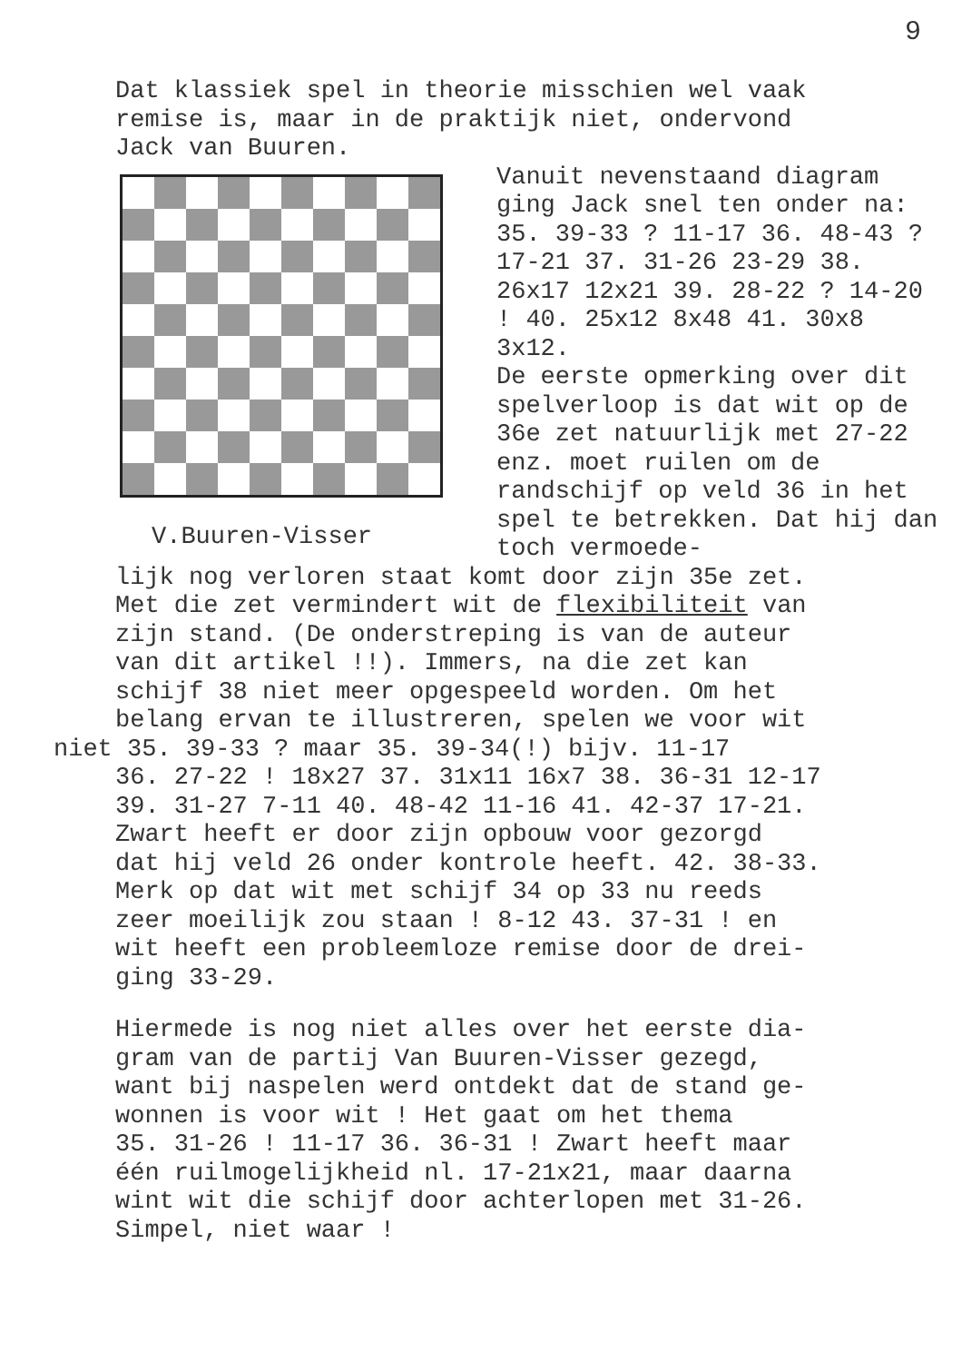9
Dat klassiek spel in theorie misschien wel vaak
remise is, maar in de praktijk niet, ondervond
Jack van Buuren.
V.Buuren-Visser
Vanuit nevenstaand diagram ging Jack snel ten onder na: 35. 39-33 ? 11-17 36. 48-43 ? 17-21 37. 31-26 23-29 38. 26x17 12x21 39. 28-22 ? 14-20 ! 40. 25x12 8x48 41. 30x8 3x12.
De eerste opmerking over dit spelverloop is dat wit op de 36e zet natuurlijk met 27-22 enz. moet ruilen om de randschijf op veld 36 in het spel te betrekken. Dat hij dan toch vermoede-
lijk nog verloren staat komt door zijn 35e zet.
Met die zet vermindert wit de flexibiliteit van
zijn stand. (De onderstreping is van de auteur
van dit artikel !!). Immers, na die zet kan
schijf 38 niet meer opgespeeld worden. Om het
belang ervan te illustreren, spelen we voor wit
niet 35. 39-33 ? maar 35. 39-34(!) bijv. 11-17
36. 27-22 ! 18x27 37. 31x11 16x7 38. 36-31 12-17
39. 31-27 7-11 40. 48-42 11-16 41. 42-37 17-21.
Zwart heeft er door zijn opbouw voor gezorgd
dat hij veld 26 onder kontrole heeft. 42. 38-33.
Merk op dat wit met schijf 34 op 33 nu reeds
zeer moeilijk zou staan ! 8-12 43. 37-31 ! en
wit heeft een probleemloze remise door de drei-
ging 33-29.
Hiermede is nog niet alles over het eerste dia-
gram van de partij Van Buuren-Visser gezegd,
want bij naspelen werd ontdekt dat de stand ge-
wonnen is voor wit ! Het gaat om het thema
35. 31-26 ! 11-17 36. 36-31 ! Zwart heeft maar
één ruilmogelijkheid nl. 17-21x21, maar daarna
wint wit die schijf door achterlopen met 31-26.
Simpel, niet waar !